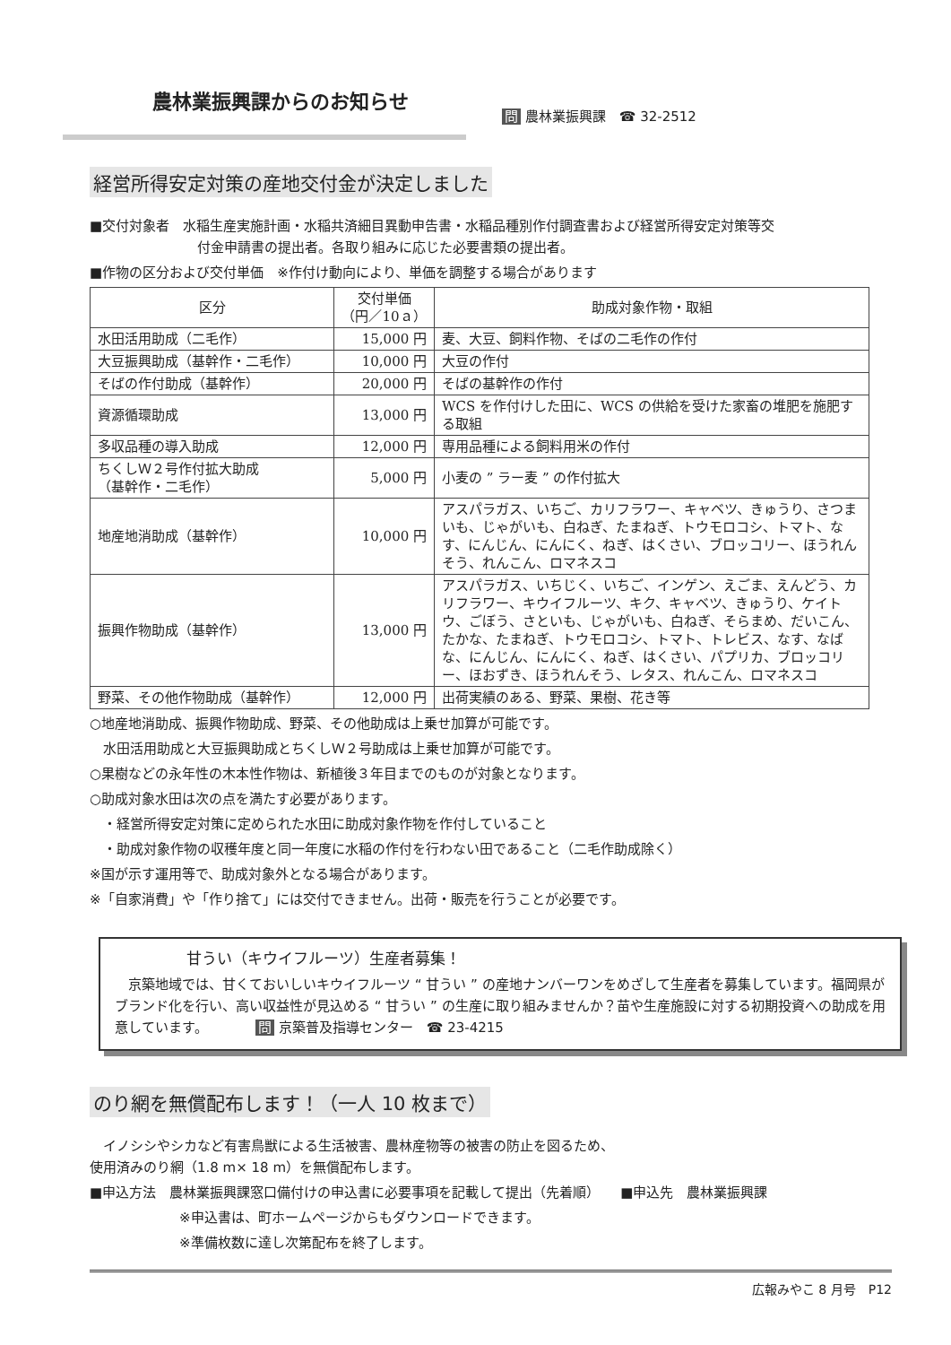農林業振興課からのお知らせ
問 農林業振興課　☎ 32-2512
経営所得安定対策の産地交付金が決定しました
■交付対象者　水稲生産実施計画・水稲共済細目異動申告書・水稲品種別作付調査書および経営所得安定対策等交
付金申請書の提出者。各取り組みに応じた必要書類の提出者。
■作物の区分および交付単価　※作付け動向により、単価を調整する場合があります
| 区分 | 交付単価 （円／10ａ） | 助成対象作物・取組 |
| --- | --- | --- |
| 水田活用助成（二毛作） | 15,000 円 | 麦、大豆、飼料作物、そばの二毛作の作付 |
| 大豆振興助成（基幹作・二毛作） | 10,000 円 | 大豆の作付 |
| そばの作付助成（基幹作） | 20,000 円 | そばの基幹作の作付 |
| 資源循環助成 | 13,000 円 | WCS を作付けした田に、WCS の供給を受けた家畜の堆肥を施肥する取組 |
| 多収品種の導入助成 | 12,000 円 | 専用品種による飼料用米の作付 |
| ちくしＷ２号作付拡大助成 （基幹作・二毛作） | 5,000 円 | 小麦の ” ラー麦 ” の作付拡大 |
| 地産地消助成（基幹作） | 10,000 円 | アスパラガス、いちご、カリフラワー、キャベツ、きゅうり、さつまいも、じゃがいも、白ねぎ、たまねぎ、トウモロコシ、トマト、なす、にんじん、にんにく、ねぎ、はくさい、ブロッコリー、ほうれんそう、れんこん、ロマネスコ |
| 振興作物助成（基幹作） | 13,000 円 | アスパラガス、いちじく、いちご、インゲン、えごま、えんどう、カリフラワー、キウイフルーツ、キク、キャベツ、きゅうり、ケイトウ、ごぼう、さといも、じゃがいも、白ねぎ、そらまめ、だいこん、たかな、たまねぎ、トウモロコシ、トマト、トレビス、なす、なばな、にんじん、にんにく、ねぎ、はくさい、パプリカ、ブロッコリー、ほおずき、ほうれんそう、レタス、れんこん、ロマネスコ |
| 野菜、その他作物助成（基幹作） | 12,000 円 | 出荷実績のある、野菜、果樹、花き等 |
○地産地消助成、振興作物助成、野菜、その他助成は上乗せ加算が可能です。
　水田活用助成と大豆振興助成とちくしＷ２号助成は上乗せ加算が可能です。
○果樹などの永年性の木本性作物は、新植後３年目までのものが対象となります。
○助成対象水田は次の点を満たす必要があります。
　・経営所得安定対策に定められた水田に助成対象作物を作付していること
　・助成対象作物の収穫年度と同一年度に水稲の作付を行わない田であること（二毛作助成除く）
※国が示す運用等で、助成対象外となる場合があります。
※「自家消費」や「作り捨て」には交付できません。出荷・販売を行うことが必要です。
甘うい（キウイフルーツ）生産者募集！
　京築地域では、甘くておいしいキウイフルーツ “ 甘うい ” の産地ナンバーワンをめざして生産者を募集しています。福岡県がブランド化を行い、高い収益性が見込める “ 甘うい ” の生産に取り組みませんか？苗や生産施設に対する初期投資への助成を用意しています。　　　　問 京築普及指導センター　☎ 23-4215
のり網を無償配布します！（一人 10 枚まで）
　イノシシやシカなど有害鳥獣による生活被害、農林産物等の被害の防止を図るため、
使用済みのり網（1.8 m× 18 m）を無償配布します。
■申込方法　農林業振興課窓口備付けの申込書に必要事項を記載して提出（先着順）　　■申込先　農林業振興課
※申込書は、町ホームページからもダウンロードできます。
※準備枚数に達し次第配布を終了します。
広報みやこ 8 月号　P12